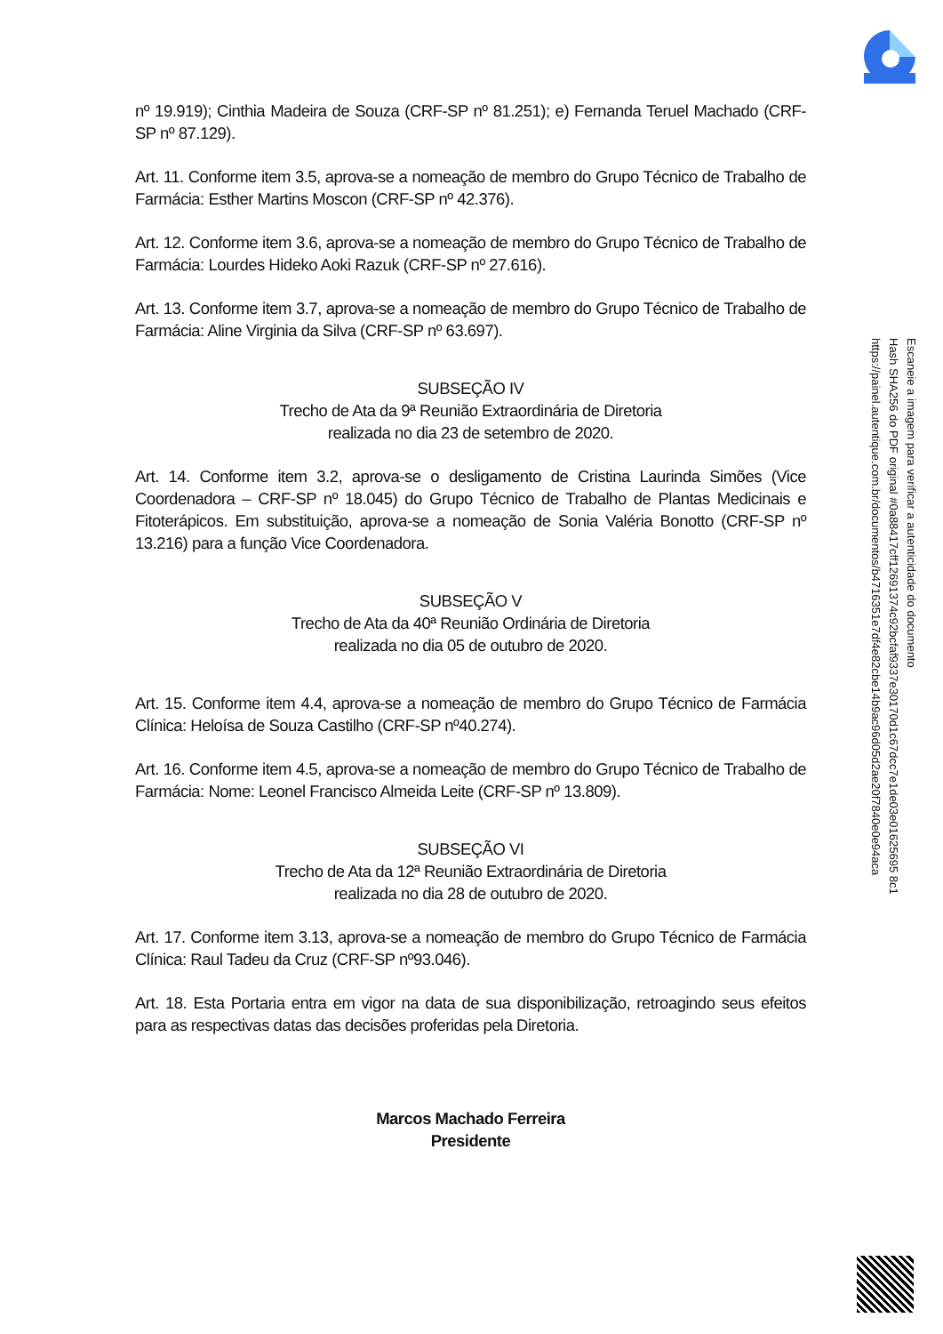nº 19.919); Cinthia Madeira de Souza (CRF-SP nº 81.251); e) Fernanda Teruel Machado (CRF-SP nº 87.129).
Art. 11. Conforme item 3.5, aprova-se a nomeação de membro do Grupo Técnico de Trabalho de Farmácia: Esther Martins Moscon (CRF-SP nº 42.376).
Art. 12. Conforme item 3.6, aprova-se a nomeação de membro do Grupo Técnico de Trabalho de Farmácia: Lourdes Hideko Aoki Razuk (CRF-SP nº 27.616).
Art. 13. Conforme item 3.7, aprova-se a nomeação de membro do Grupo Técnico de Trabalho de Farmácia: Aline Virginia da Silva (CRF-SP nº 63.697).
SUBSEÇÃO IV
Trecho de Ata da 9ª Reunião Extraordinária de Diretoria
realizada no dia 23 de setembro de 2020.
Art. 14. Conforme item 3.2, aprova-se o desligamento de Cristina Laurinda Simões (Vice Coordenadora – CRF-SP nº 18.045) do Grupo Técnico de Trabalho de Plantas Medicinais e Fitoterápicos. Em substituição, aprova-se a nomeação de Sonia Valéria Bonotto (CRF-SP nº 13.216) para a função Vice Coordenadora.
SUBSEÇÃO V
Trecho de Ata da 40ª Reunião Ordinária de Diretoria
realizada no dia 05 de outubro de 2020.
Art. 15. Conforme item 4.4, aprova-se a nomeação de membro do Grupo Técnico de Farmácia Clínica: Heloísa de Souza Castilho (CRF-SP nº40.274).
Art. 16. Conforme item 4.5, aprova-se a nomeação de membro do Grupo Técnico de Trabalho de Farmácia: Nome: Leonel Francisco Almeida Leite (CRF-SP nº 13.809).
SUBSEÇÃO VI
Trecho de Ata da 12ª Reunião Extraordinária de Diretoria
realizada no dia 28 de outubro de 2020.
Art. 17. Conforme item 3.13, aprova-se a nomeação de membro do Grupo Técnico de Farmácia Clínica: Raul Tadeu da Cruz (CRF-SP nº93.046).
Art. 18. Esta Portaria entra em vigor na data de sua disponibilização, retroagindo seus efeitos para as respectivas datas das decisões proferidas pela Diretoria.
Marcos Machado Ferreira
Presidente
Escaneie a imagem para verificar a autenticidade do documento
Hash SHA256 do PDF original #0a88417cff12691374c92bcfaf9337e30170d1c67dcc7e1de03e01625695 8c1
https://painel.autentique.com.br/documentos/b4716351e7df4e82cbe14b9ac96d05d2ae20f7840e0e94aca